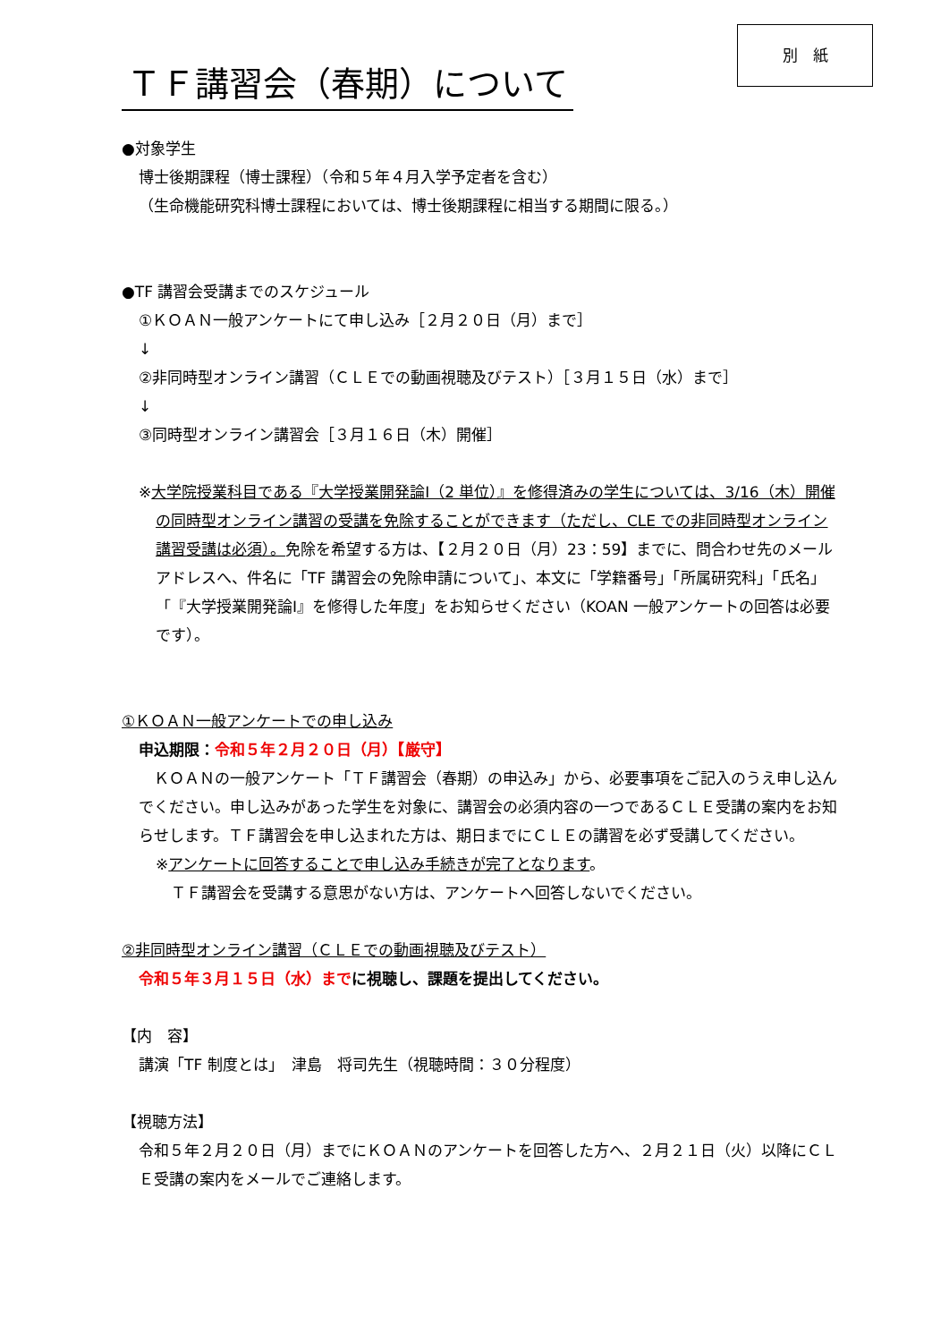別　紙
ＴＦ講習会（春期）について
●対象学生
博士後期課程（博士課程）（令和５年４月入学予定者を含む）
（生命機能研究科博士課程においては、博士後期課程に相当する期間に限る。）
●TF 講習会受講までのスケジュール
①ＫＯＡＮ一般アンケートにて申し込み［２月２０日（月）まで］
↓
②非同時型オンライン講習（ＣＬＥでの動画視聴及びテスト）［３月１５日（水）まで］
↓
③同時型オンライン講習会［３月１６日（木）開催］
※大学院授業科目である『大学授業開発論Ⅰ（2 単位）』を修得済みの学生については、3/16（木）開催の同時型オンライン講習の受講を免除することができます（ただし、CLE での非同時型オンライン講習受講は必須）。免除を希望する方は、【２月２０日（月）23：59】までに、問合わせ先のメールアドレスへ、件名に「TF 講習会の免除申請について」、本文に「学籍番号」「所属研究科」「氏名」「『大学授業開発論Ⅰ』を修得した年度」をお知らせください（KOAN 一般アンケートの回答は必要です）。
①ＫＯＡＮ一般アンケートでの申し込み
申込期限：令和５年２月２０日（月）【厳守】
　ＫＯＡＮの一般アンケート「ＴＦ講習会（春期）の申込み」から、必要事項をご記入のうえ申し込んでください。申し込みがあった学生を対象に、講習会の必須内容の一つであるＣＬＥ受講の案内をお知らせします。ＴＦ講習会を申し込まれた方は、期日までにＣＬＥの講習を必ず受講してください。
※アンケートに回答することで申し込み手続きが完了となります。
　ＴＦ講習会を受講する意思がない方は、アンケートへ回答しないでください。
②非同時型オンライン講習（ＣＬＥでの動画視聴及びテスト）
令和５年３月１５日（水）まで に視聴し、課題を提出してください。
【内　容】
講演「TF 制度とは」　津島　将司先生（視聴時間：３０分程度）
【視聴方法】
令和５年２月２０日（月）までにＫＯＡＮのアンケートを回答した方へ、２月２１日（火）以降にＣＬＥ受講の案内をメールでご連絡します。